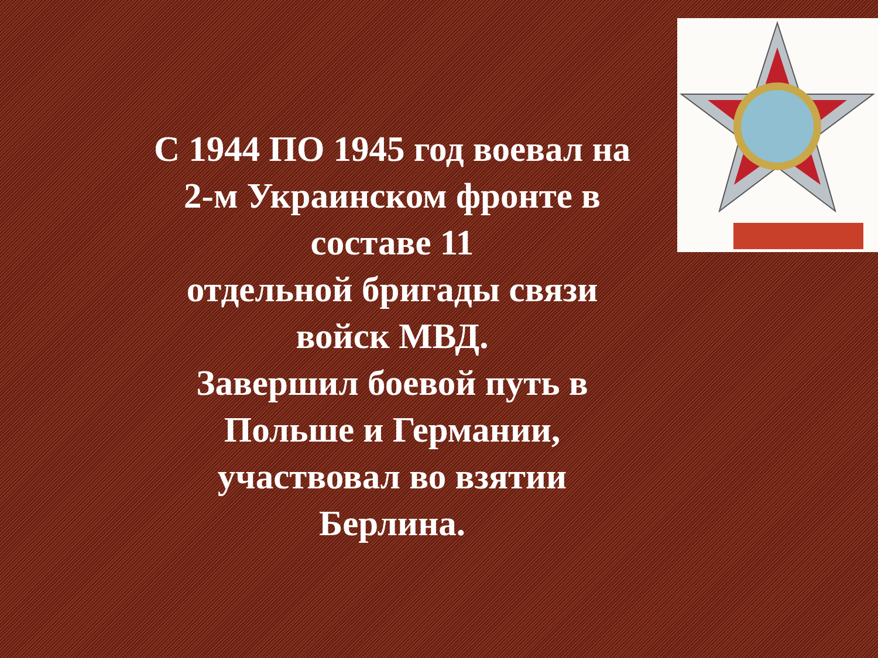С 1944 ПО 1945 год воевал на
2-м Украинском фронте в
составе 11
отдельной бригады связи
войск МВД.
Завершил боевой путь в
Польше и Германии,
участвовал во взятии
Берлина.